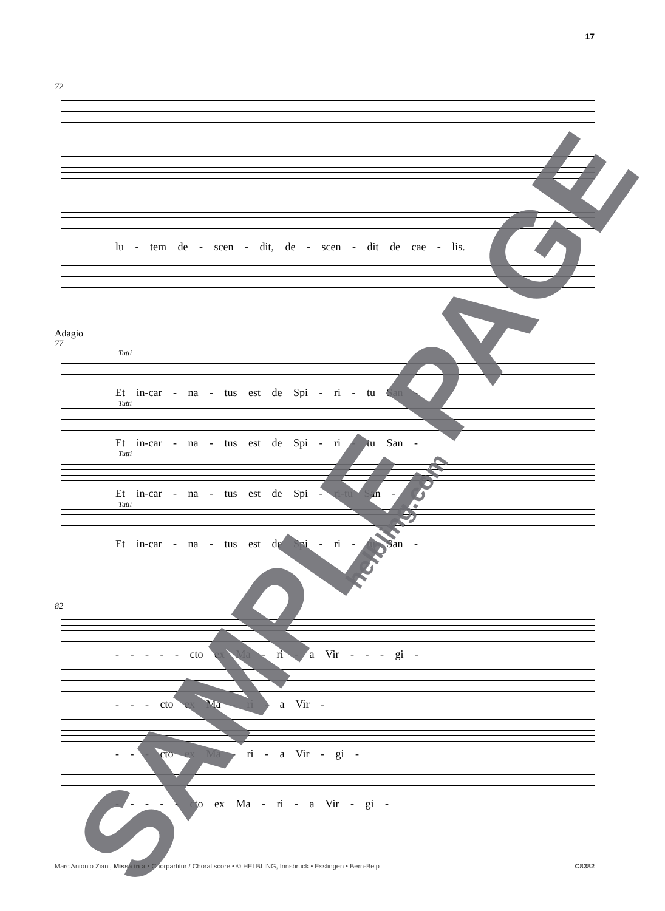17
72
lu - tem de - scen - dit, de - scen - dit de cae - lis.
Adagio
77
Tutti
Et in-car - na - tus est de Spi - ri - tu San -
Tutti
Et in-car - na - tus est de Spi - ri - tu San -
Tutti
Et in-car - na - tus est de Spi - ri-tu San -
Tutti
Et in-car - na - tus est de Spi - ri - tu San -
82
- - - - - cto ex Ma - ri - a Vir - - - gi -
- - - cto ex Ma - ri - a Vir -
- - - cto ex Ma - ri - a Vir - gi -
- - - - - cto ex Ma - ri - a Vir - gi -
SAMPLE PAGE
helbling.com
Marc'Antonio Ziani, Missa in a • Chorpartitur / Choral score • © HELBLING, Innsbruck • Esslingen • Bern-Belp C8382